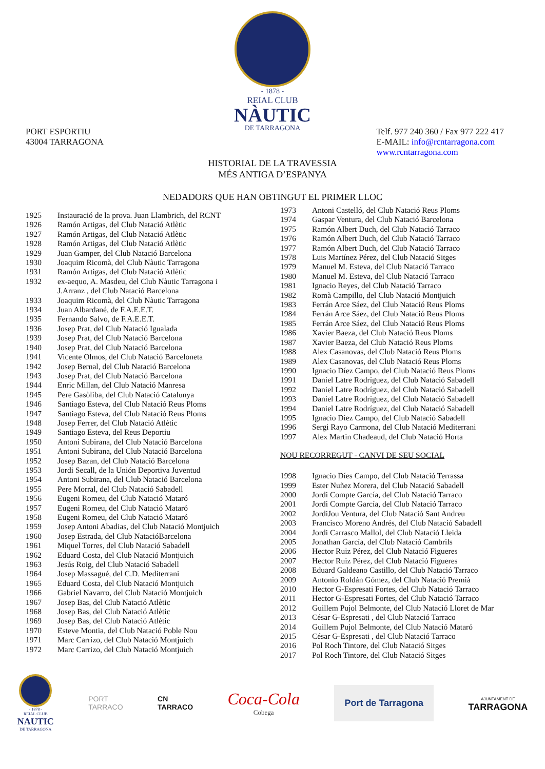- 1878 -
REIAL CLUB
NÀUTIC
DE TARRAGONA
PORT ESPORTIU
43004 TARRAGONA
Telf. 977 240 360 / Fax 977 222 417
E-MAIL: info@rcntarragona.com
www.rcntarragona.com
HISTORIAL DE LA TRAVESSIA
MÉS ANTIGA D’ESPANYA
NEDADORS QUE HAN OBTINGUT EL PRIMER LLOC
1925 Instauració de la prova. Juan Llambrich, del RCNT
1926 Ramón Artigas, del Club Natació Atlètic
1927 Ramón Artigas, del Club Natació Atlètic
1928 Ramón Artigas, del Club Natació Atlètic
1929 Juan Gamper, del Club Natació Barcelona
1930 Joaquim Ricomà, del Club Nàutic Tarragona
1931 Ramón Artigas, del Club Natació Atlètic
1932 ex-aequo, A. Masdeu, del Club Nàutic Tarragona i
J.Arranz , del Club Natació Barcelona
1933 Joaquim Ricomà, del Club Nàutic Tarragona
1934 Juan Albardané, de F.A.E.E.T.
1935 Fernando Salvo, de F.A.E.E.T.
1936 Josep Prat, del Club Natació Igualada
1939 Josep Prat, del Club Natació Barcelona
1940 Josep Prat, del Club Natació Barcelona
1941 Vicente Olmos, del Club Natació Barceloneta
1942 Josep Bernal, del Club Natació Barcelona
1943 Josep Prat, del Club Natació Barcelona
1944 Enric Millan, del Club Natació Manresa
1945 Pere Gasòliba, del Club Natació Catalunya
1946 Santiago Esteva, del Club Natació Reus Ploms
1947 Santiago Esteva, del Club Natació Reus Ploms
1948 Josep Ferrer, del Club Natació Atlètic
1949 Santiago Esteva, del Reus Deportiu
1950 Antoni Subirana, del Club Natació Barcelona
1951 Antoni Subirana, del Club Natació Barcelona
1952 Josep Bazan, del Club Natació Barcelona
1953 Jordi Secall, de la Unión Deportiva Juventud
1954 Antoni Subirana, del Club Natació Barcelona
1955 Pere Morral, del Club Natació Sabadell
1956 Eugeni Romeu, del Club Natació Mataró
1957 Eugeni Romeu, del Club Natació Mataró
1958 Eugeni Romeu, del Club Natació Mataró
1959 Josep Antoni Abadias, del Club Natació Montjuich
1960 Josep Estrada, del Club NatacióBarcelona
1961 Miquel Torres, del Club Natació Sabadell
1962 Eduard Costa, del Club Natació Montjuich
1963 Jesús Roig, del Club Natació Sabadell
1964 Josep Massagué, del C.D. Mediterrani
1965 Eduard Costa, del Club Natació Montjuich
1966 Gabriel Navarro, del Club Natació Montjuich
1967 Josep Bas, del Club Natació Atlètic
1968 Josep Bas, del Club Natació Atlètic
1969 Josep Bas, del Club Natació Atlètic
1970 Esteve Montia, del Club Natació Poble Nou
1971 Marc Carrizo, del Club Natació Montjuich
1972 Marc Carrizo, del Club Natació Montjuich
1973 Antoni Castelló, del Club Natació Reus Ploms
1974 Gaspar Ventura, del Club Natació Barcelona
1975 Ramón Albert Duch, del Club Natació Tarraco
1976 Ramón Albert Duch, del Club Natació Tarraco
1977 Ramón Albert Duch, del Club Natació Tarraco
1978 Luis Martínez Pérez, del Club Natació Sitges
1979 Manuel M. Esteva, del Club Natació Tarraco
1980 Manuel M. Esteva, del Club Natació Tarraco
1981 Ignacio Reyes, del Club Natació Tarraco
1982 Romà Campillo, del Club Natació Montjuich
1983 Ferrán Arce Sáez, del Club Natació Reus Ploms
1984 Ferrán Arce Sáez, del Club Natació Reus Ploms
1985 Ferrán Arce Sáez, del Club Natació Reus Ploms
1986 Xavier Baeza, del Club Natació Reus Ploms
1987 Xavier Baeza, del Club Natació Reus Ploms
1988 Alex Casanovas, del Club Natació Reus Ploms
1989 Alex Casanovas, del Club Natació Reus Ploms
1990 Ignacio Díez Campo, del Club Natació Reus Ploms
1991 Daniel Latre Rodríguez, del Club Natació Sabadell
1992 Daniel Latre Rodríguez, del Club Natació Sabadell
1993 Daniel Latre Rodríguez, del Club Natació Sabadell
1994 Daniel Latre Rodríguez, del Club Natació Sabadell
1995 Ignacio Díez Campo, del Club Natació Sabadell
1996 Sergi Rayo Carmona, del Club Natació Mediterrani
1997 Alex Martin Chadeaud, del Club Natació Horta
NOU RECORREGUT - CANVI DE SEU SOCIAL
1998 Ignacio Díes Campo, del Club Natació Terrassa
1999 Ester Nuñez Morera, del Club Natació Sabadell
2000 Jordi Compte García, del Club Natació Tarraco
2001 Jordi Compte García, del Club Natació Tarraco
2002 JordiJou Ventura, del Club Natació Sant Andreu
2003 Francisco Moreno Andrés, del Club Natació Sabadell
2004 Jordi Carrasco Mallol, del Club Natació Lleida
2005 Jonathan García, del Club Natació Cambrils
2006 Hector Ruiz Pérez, del Club Natació Figueres
2007 Hector Ruiz Pérez, del Club Natació Figueres
2008 Eduard Galdeano Castillo, del Club Natació Tarraco
2009 Antonio Roldán Gómez, del Club Natació Premià
2010 Hector G-Espresati Fortes, del Club Natació Tarraco
2011 Hector G-Espresati Fortes, del Club Natació Tarraco
2012 Guillem Pujol Belmonte, del Club Natació Lloret de Mar
2013 César G-Espresati , del Club Natació Tarraco
2014 Guillem Pujol Belmonte, del Club Natació Mataró
2015 César G-Espresati , del Club Natació Tarraco
2016 Pol Roch Tintore, del Club Natació Sitges
2017 Pol Roch Tintore, del Club Natació Sitges
- 1878 -
REIAL CLUB
NAUTIC
DE TARRAGONA
PORT
TARRACO
CN
TARRACO
Coca-Cola
Cobega
Port de Tarragona
AJUNTAMENT DE
TARRAGONA